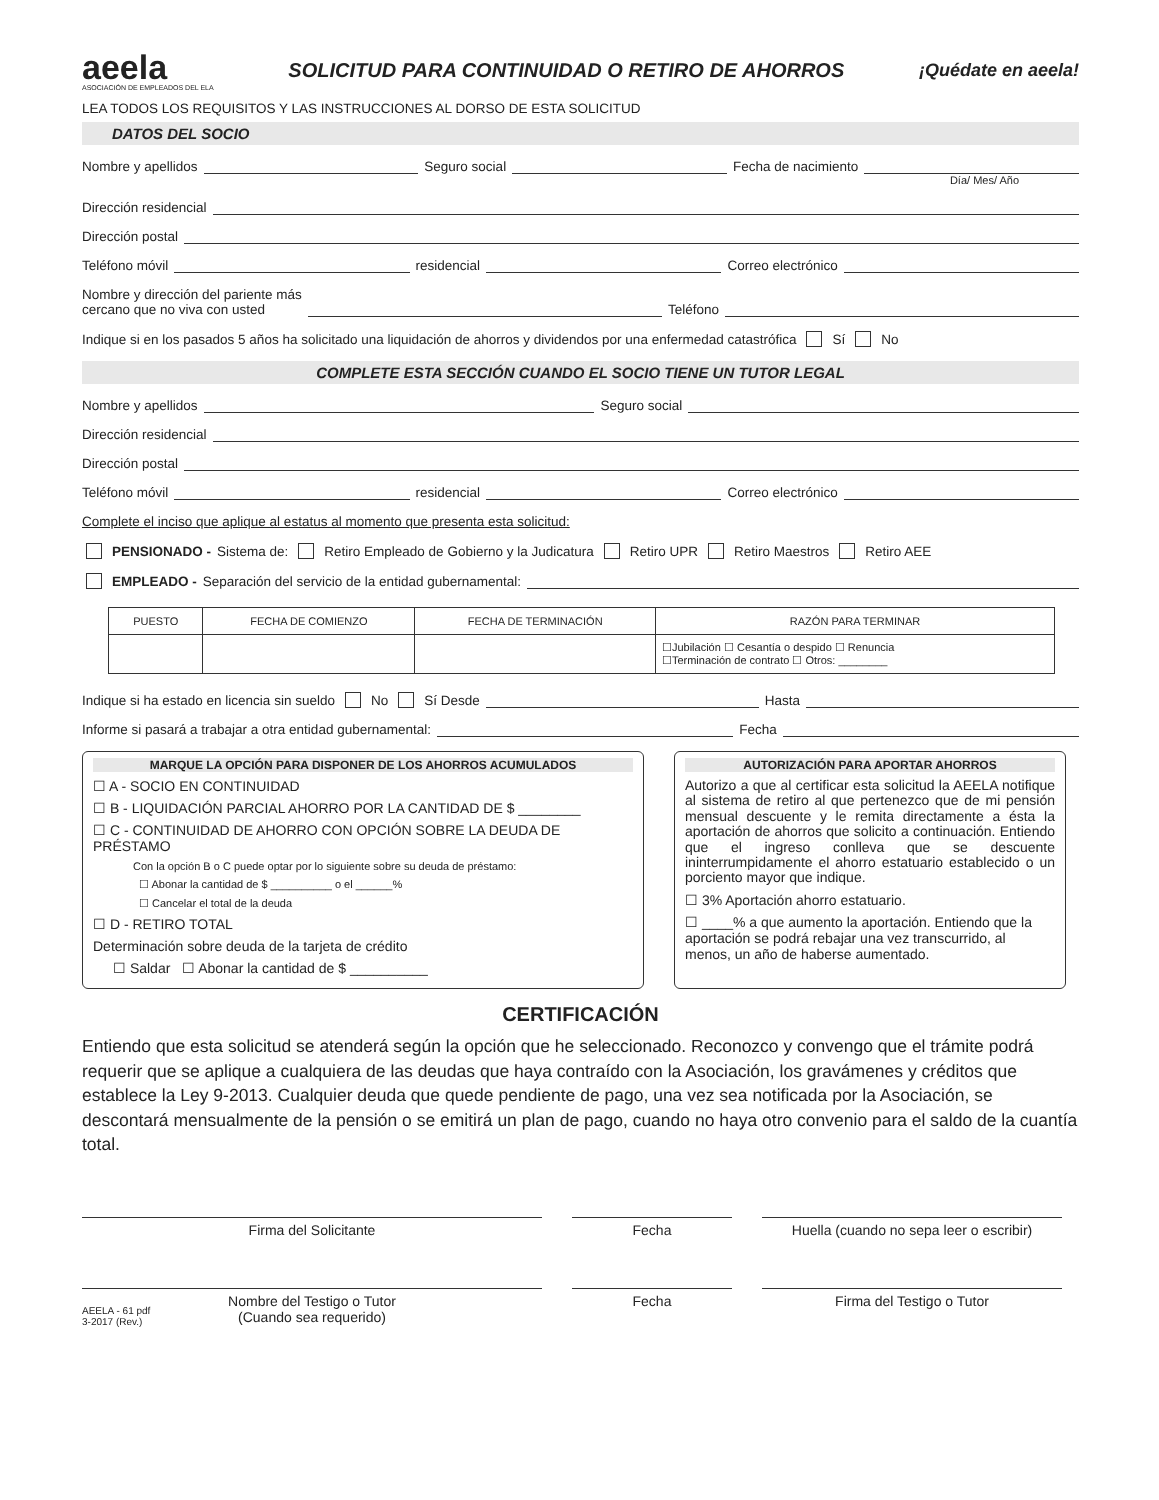aeela
ASOCIACIÓN DE EMPLEADOS DEL ELA
SOLICITUD PARA CONTINUIDAD O RETIRO DE AHORROS
¡Quédate en aeela!
LEA TODOS LOS REQUISITOS Y LAS INSTRUCCIONES AL DORSO DE ESTA SOLICITUD
DATOS DEL SOCIO
Nombre y apellidos Seguro social Fecha de nacimiento
Día/ Mes/ Año
Dirección residencial
Dirección postal
Teléfono móvil residencial Correo electrónico
Nombre y dirección del pariente más
cercano que no viva con usted Teléfono
Indique si en los pasados 5 años ha solicitado una liquidación de ahorros y dividendos por una enfermedad catastrófica Sí No
COMPLETE ESTA SECCIÓN CUANDO EL SOCIO TIENE UN TUTOR LEGAL
Nombre y apellidos Seguro social
Dirección residencial
Dirección postal
Teléfono móvil residencial Correo electrónico
Complete el inciso que aplique al estatus al momento que presenta esta solicitud:
PENSIONADO - Sistema de: Retiro Empleado de Gobierno y la Judicatura Retiro UPR Retiro Maestros Retiro AEE
EMPLEADO - Separación del servicio de la entidad gubernamental:
| PUESTO | FECHA DE COMIENZO | FECHA DE TERMINACIÓN | RAZÓN PARA TERMINAR |
| --- | --- | --- | --- |
| | | | ☐Jubilación ☐ Cesantía o despido ☐ Renuncia ☐Terminación de contrato ☐ Otros: ________ |
Indique si ha estado en licencia sin sueldo No Sí Desde Hasta
Informe si pasará a trabajar a otra entidad gubernamental: Fecha
MARQUE LA OPCIÓN PARA DISPONER DE LOS AHORROS ACUMULADOS
☐ A - SOCIO EN CONTINUIDAD
☐ B - LIQUIDACIÓN PARCIAL AHORRO POR LA CANTIDAD DE $ ________
☐ C - CONTINUIDAD DE AHORRO CON OPCIÓN SOBRE LA DEUDA DE PRÉSTAMO
Con la opción B o C puede optar por lo siguiente sobre su deuda de préstamo:
☐ Abonar la cantidad de $ __________ o el ______%
☐ Cancelar el total de la deuda
☐ D - RETIRO TOTAL
Determinación sobre deuda de la tarjeta de crédito
☐ Saldar ☐ Abonar la cantidad de $ __________
AUTORIZACIÓN PARA APORTAR AHORROS
Autorizo a que al certificar esta solicitud la AEELA notifique al sistema de retiro al que pertenezco que de mi pensión mensual descuente y le remita directamente a ésta la aportación de ahorros que solicito a continuación. Entiendo que el ingreso conlleva que se descuente ininterrumpidamente el ahorro estatuario establecido o un porciento mayor que indique.
☐ 3% Aportación ahorro estatuario.
☐ ____% a que aumento la aportación. Entiendo que la aportación se podrá rebajar una vez transcurrido, al menos, un año de haberse aumentado.
CERTIFICACIÓN
Entiendo que esta solicitud se atenderá según la opción que he seleccionado. Reconozco y convengo que el trámite podrá requerir que se aplique a cualquiera de las deudas que haya contraído con la Asociación, los gravámenes y créditos que establece la Ley 9-2013. Cualquier deuda que quede pendiente de pago, una vez sea notificada por la Asociación, se descontará mensualmente de la pensión o se emitirá un plan de pago, cuando no haya otro convenio para el saldo de la cuantía total.
Firma del Solicitante Fecha Huella (cuando no sepa leer o escribir)
Nombre del Testigo o Tutor
(Cuando sea requerido)
Fecha Firma del Testigo o Tutor
AEELA - 61 pdf
3-2017 (Rev.)